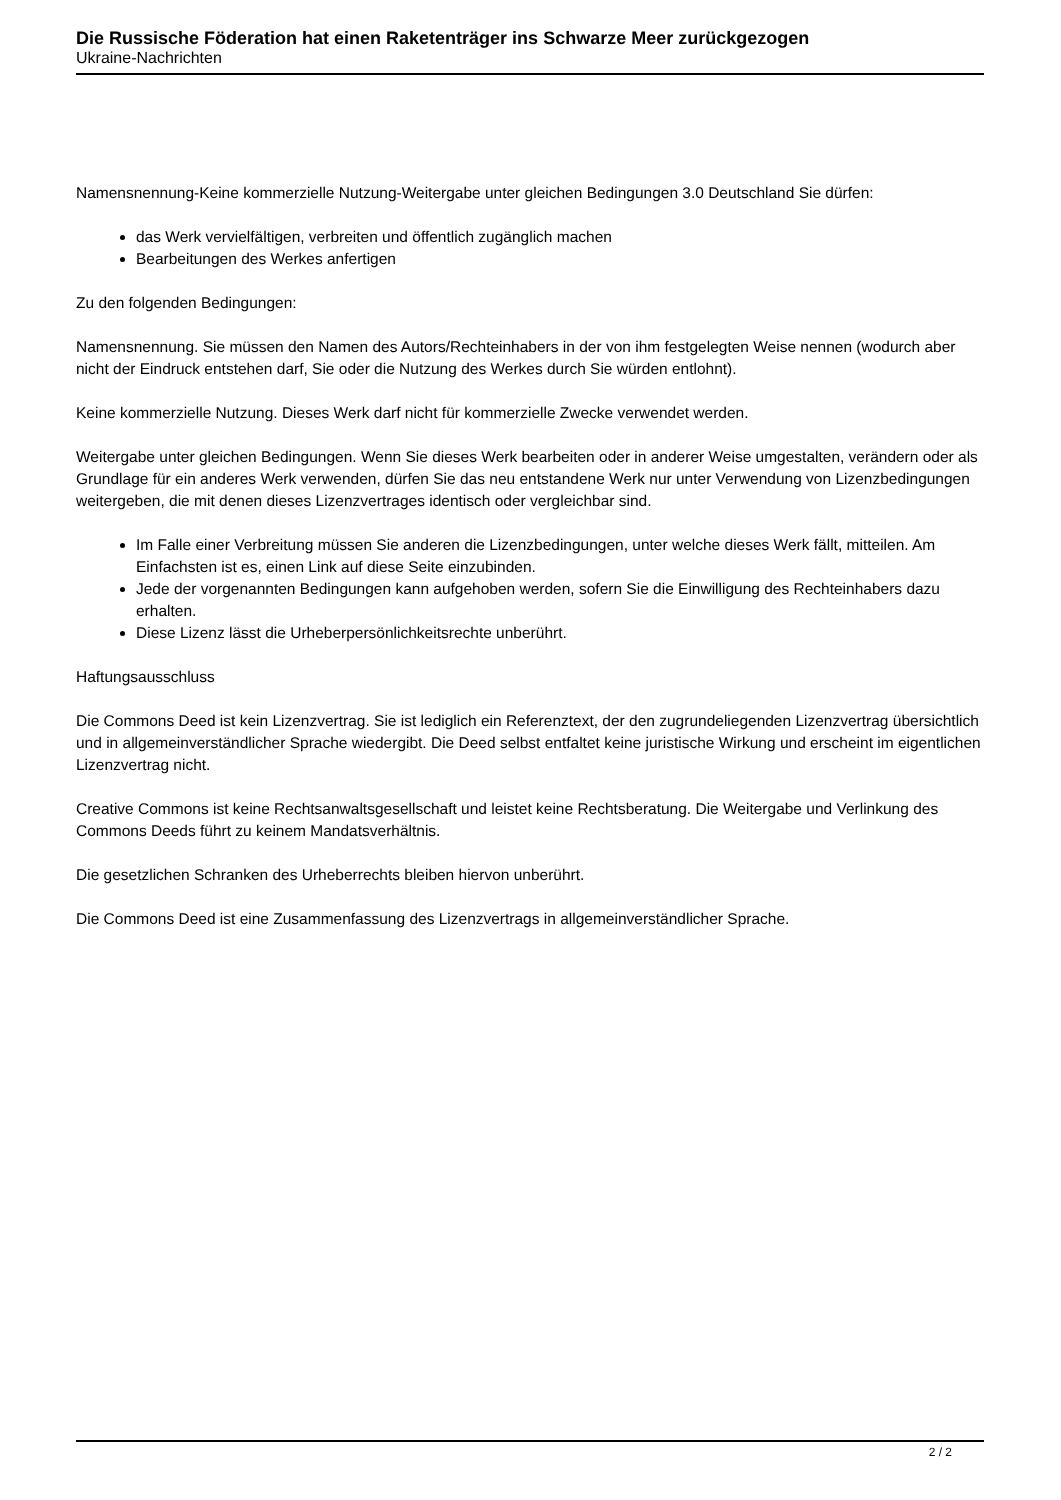Die Russische Föderation hat einen Raketenträger ins Schwarze Meer zurückgezogen
Ukraine-Nachrichten
Namensnennung-Keine kommerzielle Nutzung-Weitergabe unter gleichen Bedingungen 3.0 Deutschland Sie dürfen:
das Werk vervielfältigen, verbreiten und öffentlich zugänglich machen
Bearbeitungen des Werkes anfertigen
Zu den folgenden Bedingungen:
Namensnennung. Sie müssen den Namen des Autors/Rechteinhabers in der von ihm festgelegten Weise nennen (wodurch aber nicht der Eindruck entstehen darf, Sie oder die Nutzung des Werkes durch Sie würden entlohnt).
Keine kommerzielle Nutzung. Dieses Werk darf nicht für kommerzielle Zwecke verwendet werden.
Weitergabe unter gleichen Bedingungen. Wenn Sie dieses Werk bearbeiten oder in anderer Weise umgestalten, verändern oder als Grundlage für ein anderes Werk verwenden, dürfen Sie das neu entstandene Werk nur unter Verwendung von Lizenzbedingungen weitergeben, die mit denen dieses Lizenzvertrages identisch oder vergleichbar sind.
Im Falle einer Verbreitung müssen Sie anderen die Lizenzbedingungen, unter welche dieses Werk fällt, mitteilen. Am Einfachsten ist es, einen Link auf diese Seite einzubinden.
Jede der vorgenannten Bedingungen kann aufgehoben werden, sofern Sie die Einwilligung des Rechteinhabers dazu erhalten.
Diese Lizenz lässt die Urheberpersönlichkeitsrechte unberührt.
Haftungsausschluss
Die Commons Deed ist kein Lizenzvertrag. Sie ist lediglich ein Referenztext, der den zugrundeliegenden Lizenzvertrag übersichtlich und in allgemeinverständlicher Sprache wiedergibt. Die Deed selbst entfaltet keine juristische Wirkung und erscheint im eigentlichen Lizenzvertrag nicht.
Creative Commons ist keine Rechtsanwaltsgesellschaft und leistet keine Rechtsberatung. Die Weitergabe und Verlinkung des Commons Deeds führt zu keinem Mandatsverhältnis.
Die gesetzlichen Schranken des Urheberrechts bleiben hiervon unberührt.
Die Commons Deed ist eine Zusammenfassung des Lizenzvertrags in allgemeinverständlicher Sprache.
2 / 2